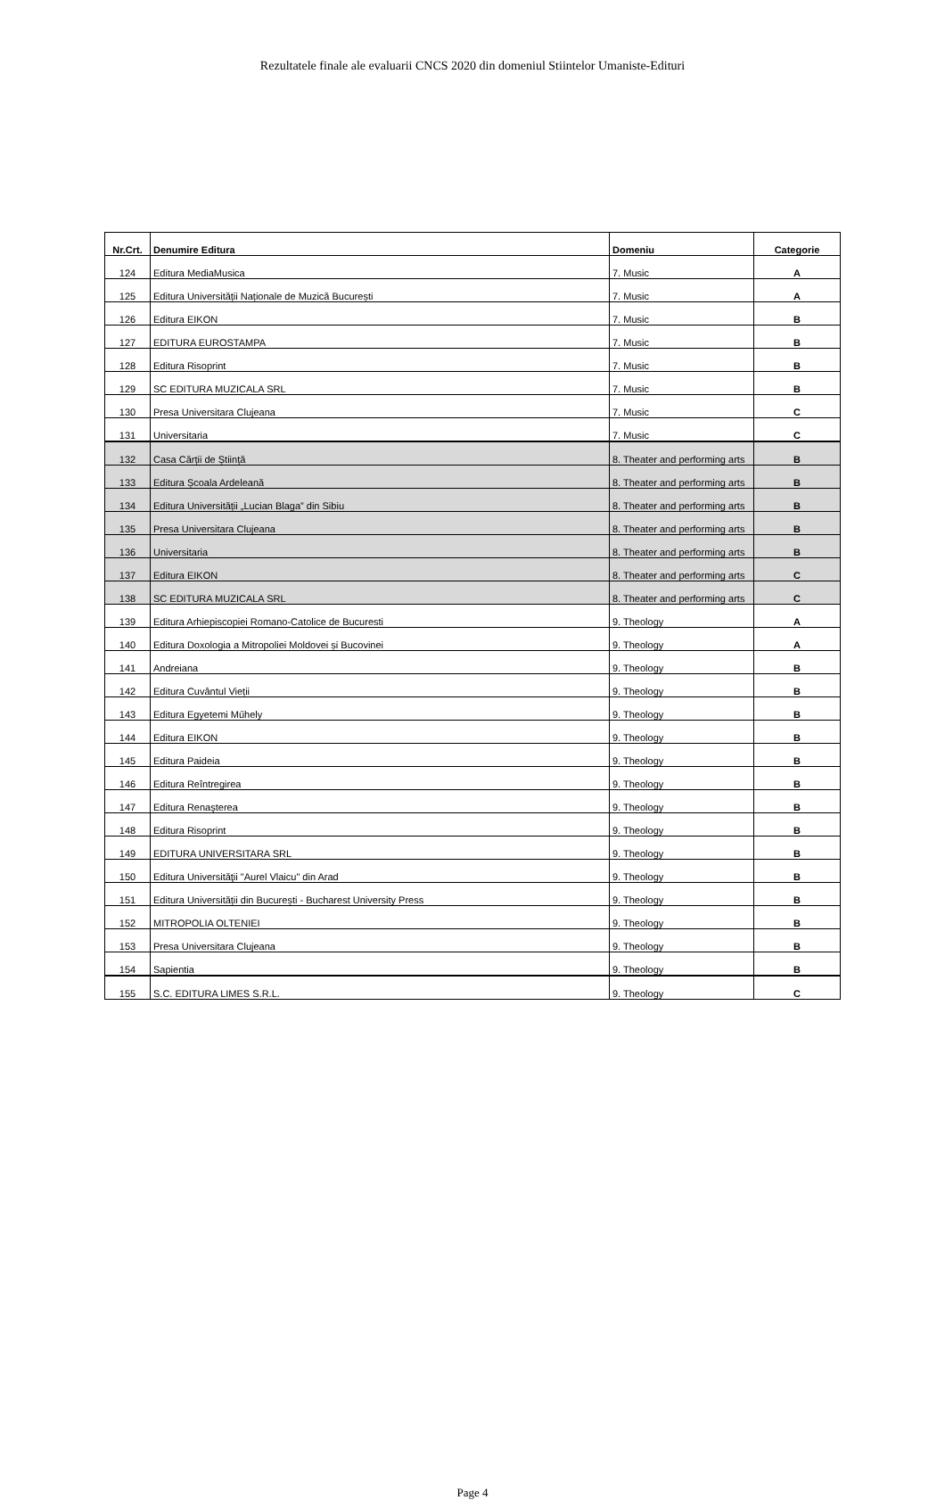Rezultatele finale ale evaluarii CNCS 2020 din domeniul Stiintelor Umaniste-Edituri
| Nr.Crt. | Denumire Editura | Domeniu | Categorie |
| --- | --- | --- | --- |
| 124 | Editura MediaMusica | 7. Music | A |
| 125 | Editura Universității Naționale de Muzică București | 7. Music | A |
| 126 | Editura EIKON | 7. Music | B |
| 127 | EDITURA EUROSTAMPA | 7. Music | B |
| 128 | Editura Risoprint | 7. Music | B |
| 129 | SC EDITURA MUZICALA SRL | 7. Music | B |
| 130 | Presa Universitara Clujeana | 7. Music | C |
| 131 | Universitaria | 7. Music | C |
| 132 | Casa Cărții de Știință | 8. Theater and performing arts | B |
| 133 | Editura Școala Ardeleană | 8. Theater and performing arts | B |
| 134 | Editura Universității „Lucian Blaga” din Sibiu | 8. Theater and performing arts | B |
| 135 | Presa Universitara Clujeana | 8. Theater and performing arts | B |
| 136 | Universitaria | 8. Theater and performing arts | B |
| 137 | Editura EIKON | 8. Theater and performing arts | C |
| 138 | SC EDITURA MUZICALA SRL | 8. Theater and performing arts | C |
| 139 | Editura Arhiepiscopiei Romano-Catolice de Bucuresti | 9. Theology | A |
| 140 | Editura Doxologia a Mitropoliei Moldovei și Bucovinei | 9. Theology | A |
| 141 | Andreiana | 9. Theology | B |
| 142 | Editura Cuvântul Vieții | 9. Theology | B |
| 143 | Editura Egyetemi Műhely | 9. Theology | B |
| 144 | Editura EIKON | 9. Theology | B |
| 145 | Editura Paideia | 9. Theology | B |
| 146 | Editura Reîntregirea | 9. Theology | B |
| 147 | Editura Renaşterea | 9. Theology | B |
| 148 | Editura Risoprint | 9. Theology | B |
| 149 | EDITURA UNIVERSITARA SRL | 9. Theology | B |
| 150 | Editura Universităţii "Aurel Vlaicu" din Arad | 9. Theology | B |
| 151 | Editura Universității din București - Bucharest University Press | 9. Theology | B |
| 152 | MITROPOLIA OLTENIEI | 9. Theology | B |
| 153 | Presa Universitara Clujeana | 9. Theology | B |
| 154 | Sapientia | 9. Theology | B |
| 155 | S.C. EDITURA LIMES S.R.L. | 9. Theology | C |
Page 4